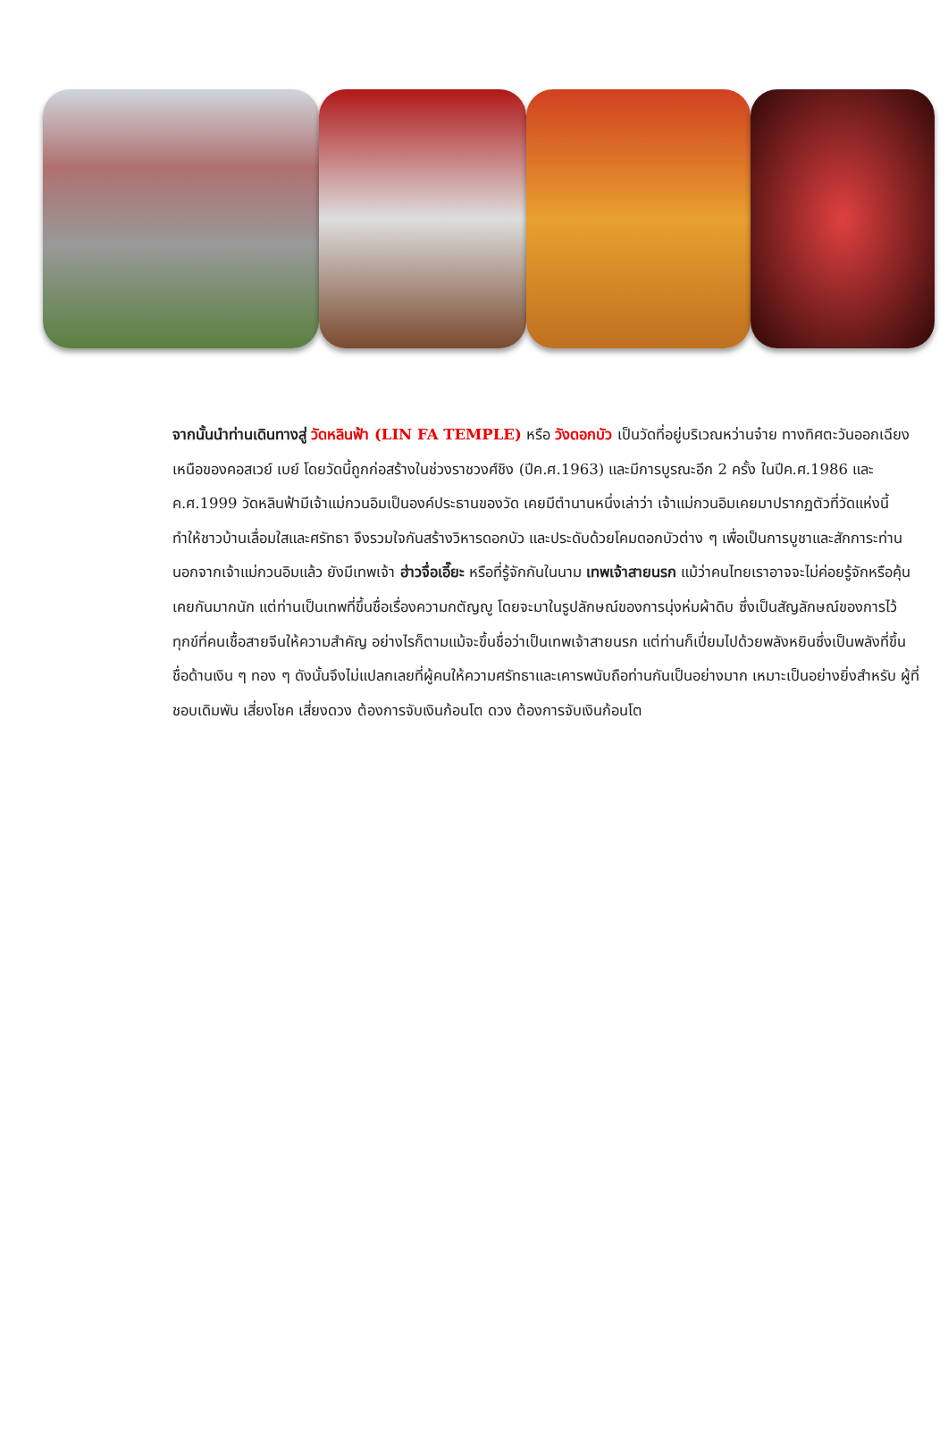จากนั้นนำท่านเดินทางสู่ วัดหลินฟ้า (LIN FA TEMPLE) หรือ วังดอกบัว เป็นวัดที่อยู่บริเวณหว่านจ๋าย ทางทิศตะวันออกเฉียงเหนือของคอสเวย์ เบย์ โดยวัดนี้ถูกก่อสร้างในช่วงราชวงศ์ชิง (ปีค.ศ.1963) และมีการบูรณะอีก 2 ครั้ง ในปีค.ศ.1986 และ ค.ศ.1999 วัดหลินฟ้ามีเจ้าแม่กวนอิมเป็นองค์ประธานของวัด เคยมีตำนานหนึ่งเล่าว่า เจ้าแม่กวนอิมเคยมาปรากฏตัวที่วัดแห่งนี้ ทำให้ชาวบ้านเลื่อมใสและศรัทธา จึงรวมใจกันสร้างวิหารดอกบัว และประดับด้วยโคมดอกบัวต่าง ๆ เพื่อเป็นการบูชาและสักการะท่าน นอกจากเจ้าแม่กวนอิมแล้ว ยังมีเทพเจ้า ฮ่าวจื่อเอี๊ยะ หรือที่รู้จักกันในนาม เทพเจ้าสายนรก แม้ว่าคนไทยเราอาจจะไม่ค่อยรู้จักหรือคุ้นเคยกันมากนัก แต่ท่านเป็นเทพที่ขึ้นชื่อเรื่องความกตัญญู โดยจะมาในรูปลักษณ์ของการนุ่งห่มผ้าดิบ ซึ่งเป็นสัญลักษณ์ของการไว้ทุกข์ที่คนเชื้อสายจีนให้ความสำคัญ อย่างไรก็ตามแม้จะขึ้นชื่อว่าเป็นเทพเจ้าสายนรก แต่ท่านก็เปี่ยมไปด้วยพลังหยินซึ่งเป็นพลังที่ขึ้นชื่อด้านเงิน ๆ ทอง ๆ ดังนั้นจึงไม่แปลกเลยที่ผู้คนให้ความศรัทธาและเคารพนับถือท่านกันเป็นอย่างมาก เหมาะเป็นอย่างยิ่งสำหรับ ผู้ที่ชอบเดิมพัน เสี่ยงโชค เสี่ยงดวง ต้องการจับเงินก้อนโต ดวง ต้องการจับเงินก้อนโต